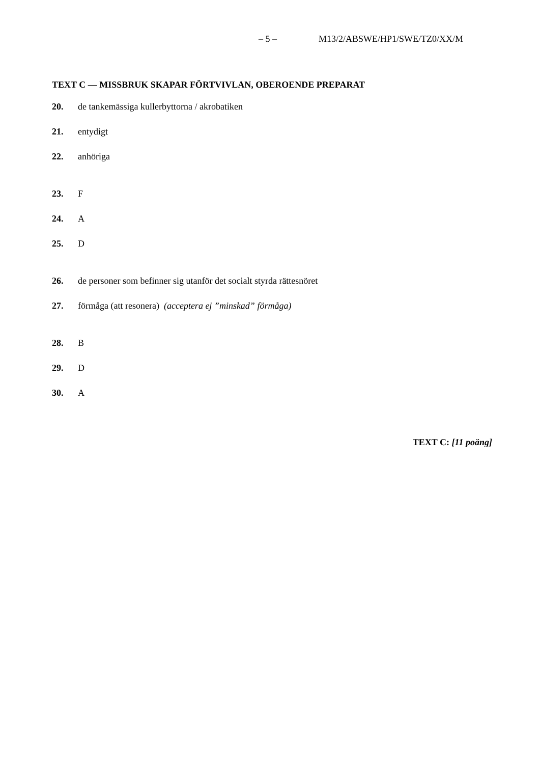– 5 – M13/2/ABSWE/HP1/SWE/TZ0/XX/M
TEXT C — MISSBRUK SKAPAR FÖRTVIVLAN, OBEROENDE PREPARAT
20. de tankemässiga kullerbyttorna / akrobatiken
21. entydigt
22. anhöriga
23. F
24. A
25. D
26. de personer som befinner sig utanför det socialt styrda rättesnöret
27. förmåga (att resonera) (acceptera ej ”minskad” förmåga)
28. B
29. D
30. A
TEXT C: [11 poäng]